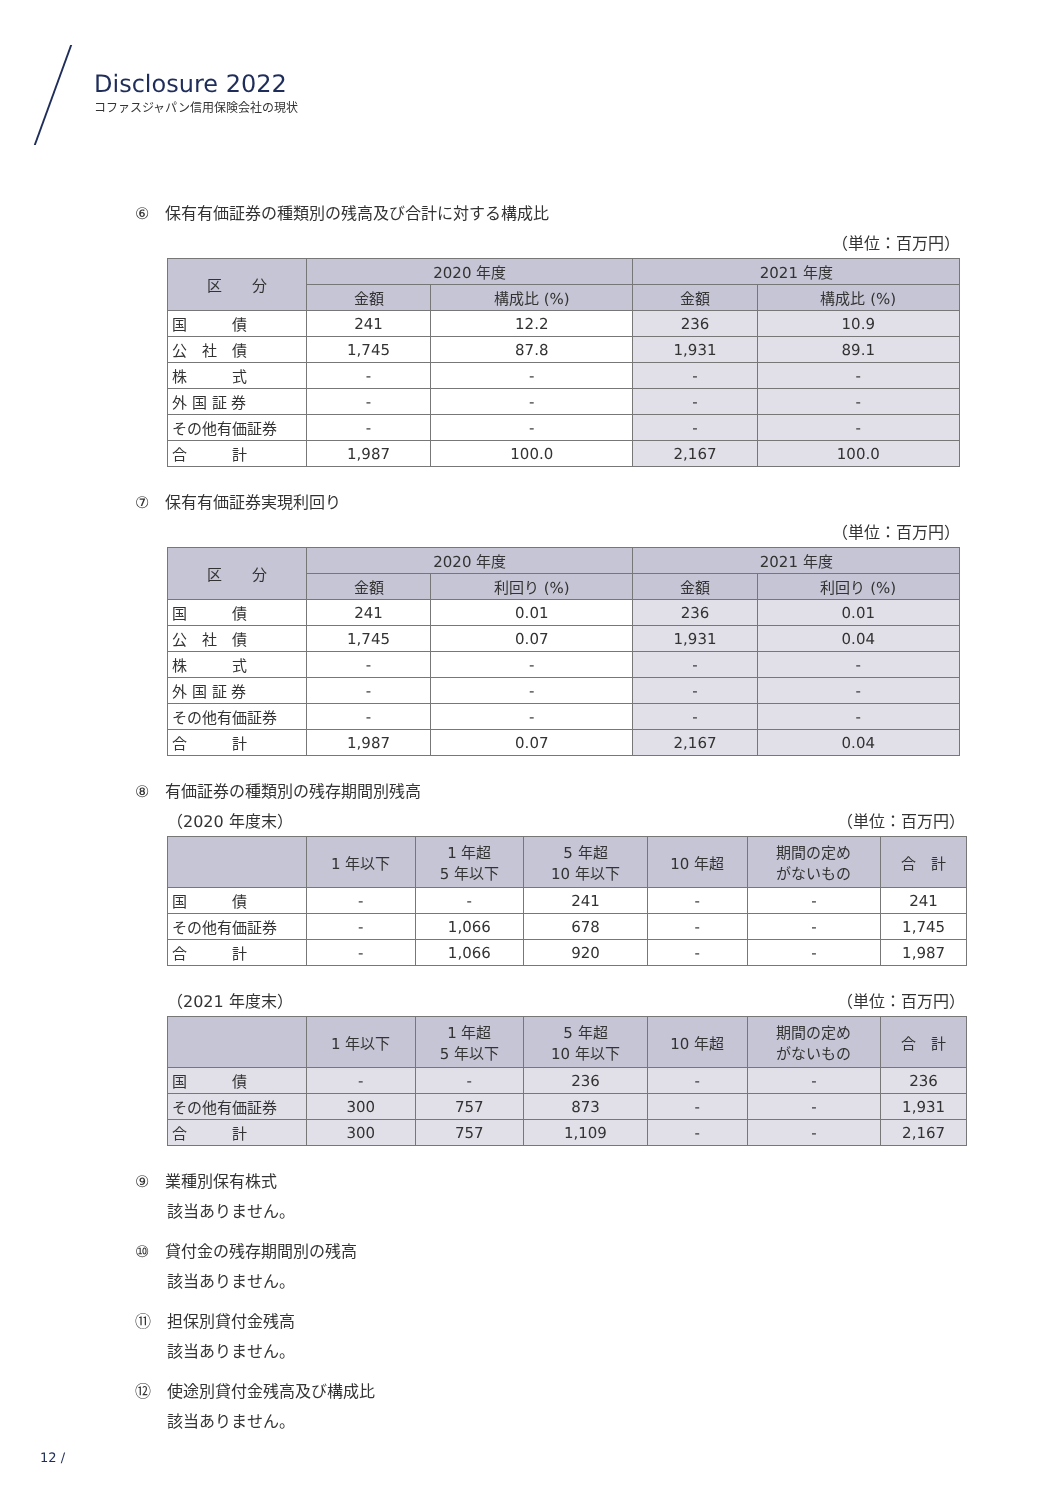Disclosure 2022
コファスジャパン信用保険会社の現状
⑥　保有有価証券の種類別の残高及び合計に対する構成比
（単位：百万円）
| 区 分 | 2020 年度 | | 2021 年度 | |
| --- | --- | --- | --- | --- |
| | 金額 | 構成比 (%) | 金額 | 構成比 (%) |
| 国 債 | 241 | 12.2 | 236 | 10.9 |
| 公 社 債 | 1,745 | 87.8 | 1,931 | 89.1 |
| 株 式 | - | - | - | - |
| 外 国 証 券 | - | - | - | - |
| その他有価証券 | - | - | - | - |
| 合 計 | 1,987 | 100.0 | 2,167 | 100.0 |
⑦　保有有価証券実現利回り
（単位：百万円）
| 区 分 | 2020 年度 | | 2021 年度 | |
| --- | --- | --- | --- | --- |
| | 金額 | 利回り (%) | 金額 | 利回り (%) |
| 国 債 | 241 | 0.01 | 236 | 0.01 |
| 公 社 債 | 1,745 | 0.07 | 1,931 | 0.04 |
| 株 式 | - | - | - | - |
| 外 国 証 券 | - | - | - | - |
| その他有価証券 | - | - | - | - |
| 合 計 | 1,987 | 0.07 | 2,167 | 0.04 |
⑧　有価証券の種類別の残存期間別残高
（2020 年度末） （単位：百万円）
| | 1 年以下 | 1 年超 5 年以下 | 5 年超 10 年以下 | 10 年超 | 期間の定め がないもの | 合 計 |
| --- | --- | --- | --- | --- | --- | --- |
| 国 債 | - | - | 241 | - | - | 241 |
| その他有価証券 | - | 1,066 | 678 | - | - | 1,745 |
| 合 計 | - | 1,066 | 920 | - | - | 1,987 |
（2021 年度末） （単位：百万円）
| | 1 年以下 | 1 年超 5 年以下 | 5 年超 10 年以下 | 10 年超 | 期間の定め がないもの | 合 計 |
| --- | --- | --- | --- | --- | --- | --- |
| 国 債 | - | - | 236 | - | - | 236 |
| その他有価証券 | 300 | 757 | 873 | - | - | 1,931 |
| 合 計 | 300 | 757 | 1,109 | - | - | 2,167 |
⑨　業種別保有株式
該当ありません。
⑩　貸付金の残存期間別の残高
該当ありません。
⑪　担保別貸付金残高
該当ありません。
⑫　使途別貸付金残高及び構成比
該当ありません。
12 /